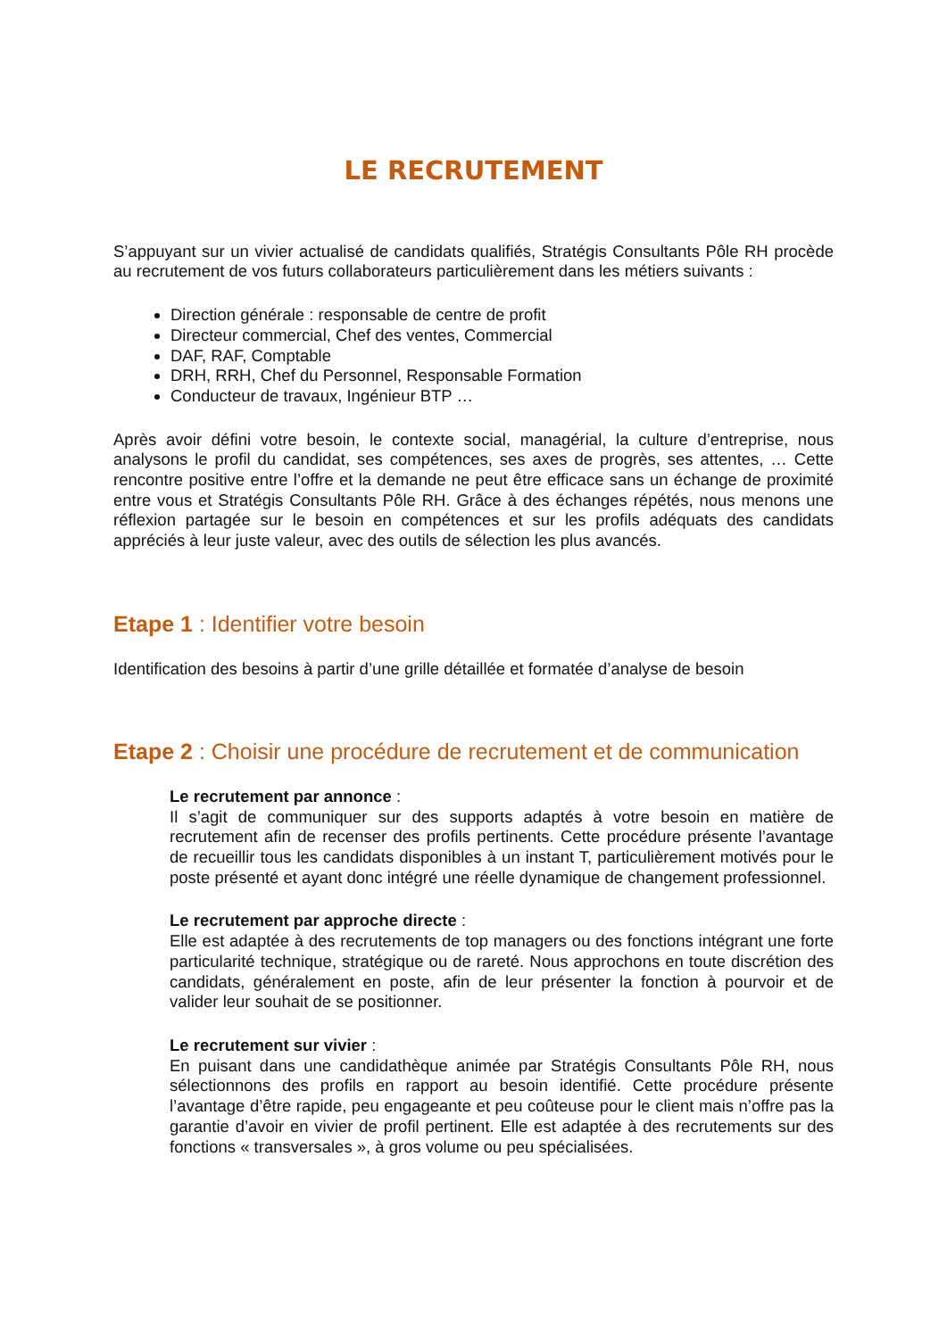LE RECRUTEMENT
S’appuyant sur un vivier actualisé de candidats qualifiés, Stratégis Consultants Pôle RH procède au recrutement de vos futurs collaborateurs particulièrement dans les métiers suivants :
Direction générale : responsable de centre de profit
Directeur commercial, Chef des ventes, Commercial
DAF, RAF, Comptable
DRH, RRH, Chef du Personnel, Responsable Formation
Conducteur de travaux, Ingénieur BTP …
Après avoir défini votre besoin, le contexte social, managérial, la culture d’entreprise, nous analysons le profil du candidat, ses compétences, ses axes de progrès, ses attentes, … Cette rencontre positive entre l’offre et la demande ne peut être efficace sans un échange de proximité entre vous et Stratégis Consultants Pôle RH. Grâce à des échanges répétés, nous menons une réflexion partagée sur le besoin en compétences et sur les profils adéquats des candidats appréciés à leur juste valeur, avec des outils de sélection les plus avancés.
Etape 1 : Identifier votre besoin
Identification des besoins à partir d’une grille détaillée et formatée d’analyse de besoin
Etape 2 : Choisir une procédure de recrutement et de communication
Le recrutement par annonce :
Il s’agit de communiquer sur des supports adaptés à votre besoin en matière de recrutement afin de recenser des profils pertinents. Cette procédure présente l’avantage de recueillir tous les candidats disponibles à un instant T, particulièrement motivés pour le poste présenté et ayant donc intégré une réelle dynamique de changement professionnel.
Le recrutement par approche directe :
Elle est adaptée à des recrutements de top managers ou des fonctions intégrant une forte particularité technique, stratégique ou de rareté. Nous approchons en toute discrétion des candidats, généralement en poste, afin de leur présenter la fonction à pourvoir et de valider leur souhait de se positionner.
Le recrutement sur vivier :
En puisant dans une candidathèque animée par Stratégis Consultants Pôle RH, nous sélectionnons des profils en rapport au besoin identifié. Cette procédure présente l’avantage d’être rapide, peu engageante et peu coûteuse pour le client mais n’offre pas la garantie d’avoir en vivier de profil pertinent. Elle est adaptée à des recrutements sur des fonctions « transversales », à gros volume ou peu spécialisées.